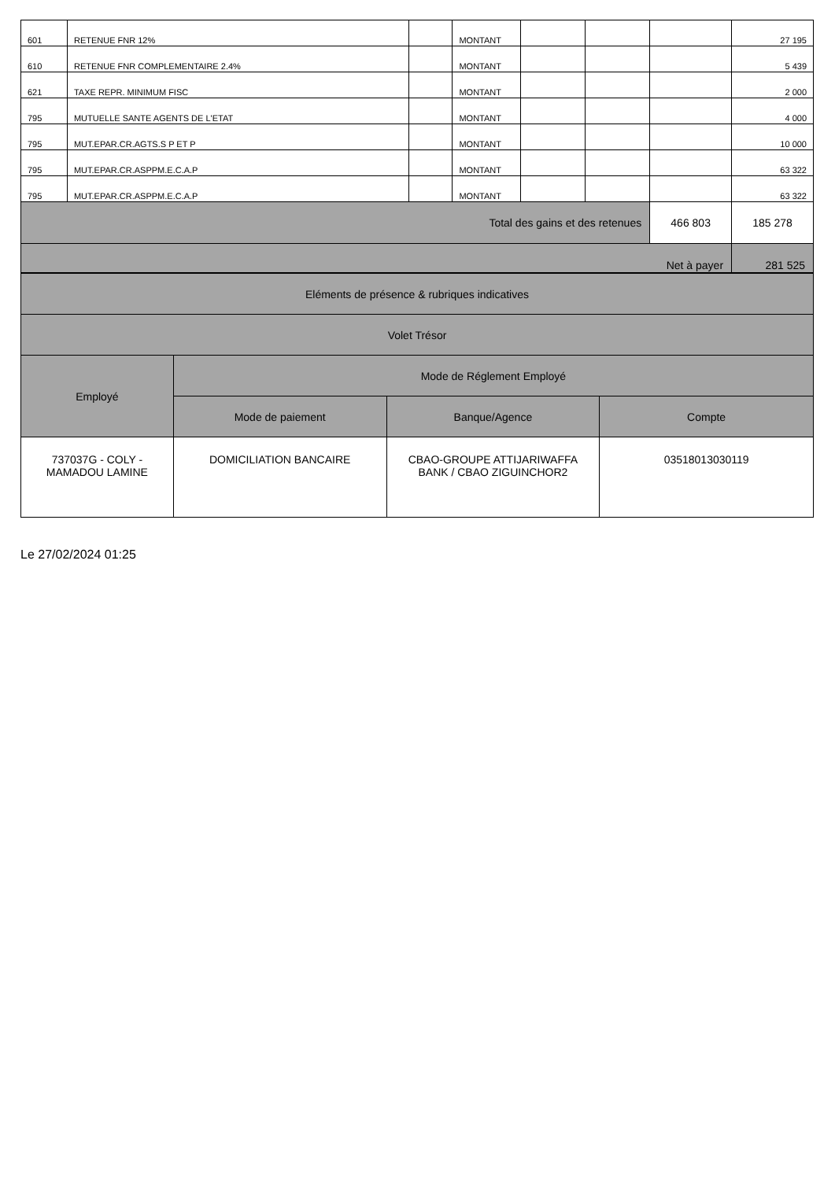| 601 | RETENUE FNR 12% | | MONTANT | | | | 27 195 |
| 610 | RETENUE FNR COMPLEMENTAIRE 2.4% | | MONTANT | | | | 5 439 |
| 621 | TAXE REPR. MINIMUM FISC | | MONTANT | | | | 2 000 |
| 795 | MUTUELLE SANTE AGENTS DE L'ETAT | | MONTANT | | | | 4 000 |
| 795 | MUT.EPAR.CR.AGTS.S P ET P | | MONTANT | | | | 10 000 |
| 795 | MUT.EPAR.CR.ASPPM.E.C.A.P | | MONTANT | | | | 63 322 |
| 795 | MUT.EPAR.CR.ASPPM.E.C.A.P | | MONTANT | | | | 63 322 |
| Total des gains et des retenues | | | | | | 466 803 | 185 278 |
| Net à payer | | | | | | | 281 525 |
| Eléments de présence & rubriques indicatives | | | |
| Volet Trésor | | | |
| Employé | Mode de Réglement Employé | | |
| | Mode de paiement | Banque/Agence | Compte |
| 737037G - COLY - MAMADOU LAMINE | DOMICILIATION BANCAIRE | CBAO-GROUPE ATTIJARIWAFFA BANK / CBAO ZIGUINCHOR2 | 03518013030119 |
Le 27/02/2024 01:25